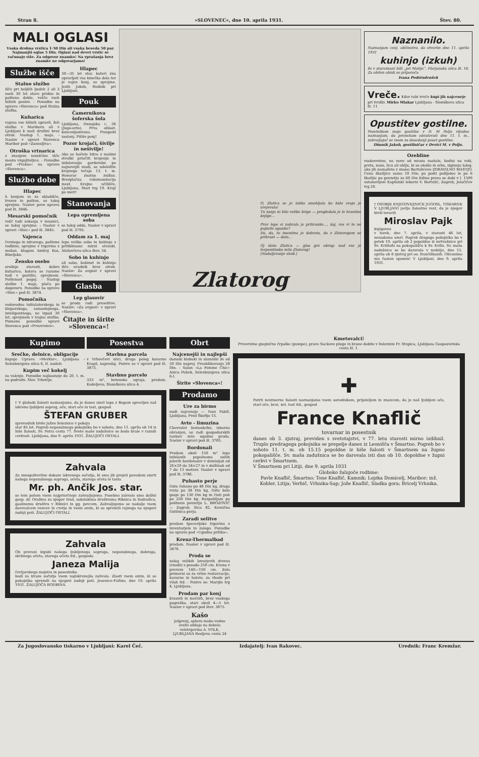Stran 8. »SLOVENEC«, dne 10. aprila 1931. Štev. 80.
MALI OGLASI
Vsaka drobna vrstica 1·50 Din ali vsaka beseda 50 par. Najmanjši oglas 5 Din. Oglasi nad devet vrstic se računajo više. Za odgovor znamko! Na vprašanja brez znamke ne odgovarjamo!
Službe išče
Stalno službo
išče pri boljših ljudeh 2 ali 3 oseb 30 let staro pridno in pošteno dekle, vešče vseh hišnih poslov. - Ponudbe na upravo »Slovenca« pod Stalna služba.
Kuharica
vajena vse hišnih opravil, želi službo v Mariboru ali v Ljubljani k mali družini brez otrok. Nastop 1. maja. - Naslov v upravi Slovenca Maribor pod »Zanesljiva«.
Otroška vrtnarica
z znanjem nemščine išče mesto vzgojiteljice. - Ponudbe pod »Praksa« na upravo »Slovenca«.
Službo dobe
Hlapec
h konjem in za skladišče, trezen in pošten, se takoj sprejme. Naslov pove uprava pod št. 3846.
Mesarski pomočnik
vešč tudi sekanja v mesnici, se takoj sprejme. - Naslov v upravi »Slov.« pod št. 3845.
Vajenca
čvrstega in zdravega, poštene rodbine, sprejme v trgovino z mešan. blagom Andrej Kos, Bizeljsko.
Žensko osebo
srednje starosti, dobro kuharico, katera se razume tudi v gostilni, sprejmem. Poštenost pogoj. - Nastop službe 1. maja, plača po dogovoru. Ponudbe na upravo »Slov.« pod št. 3874.
Pomočnika
vodovodno inštalaterskega in kleparskega, samostojnega, inteligentnega, ne izpod 30 let, sprejmem v trajno službo. Pismene ponudbe upravi Slovenca pod »Prvovrsten«.
Hlapec
30—35 let star, kateri zna opravljati vsa kmečka dela ter je vajen konj, se sprejme. Jesih Jakob, Rudnik pri Ljubljani.
Pouk
Čamernikova šoferska šola
Ljubljana, Dunajska c. 36 (Jugo-avto). Prva oblast. koncesijonirana. Prospekt zastonj. Pišite ponj!
Pozor krojači, šivilje in nešivilje!
Ako se hočete hitro z malimi stroški priučiti krojenju in izdelovanju garderobe po najnovejši modi, se udeležite krojnega tečaja 13. t. m. Honorar znatno znižan. Brezplačna rekomandacija mest. Krojno učilišče, Ljubljana, Stari trg 19. Kroji po meri!
Stanovanja
Lepa opremljena soba
se takoj odda. Naslov v upravi pod št. 3792.
Oddam za 1. maj
lepo veliko sobo in kuhinjo s pritiklinami mirni stranki. Alešovčeva ulica štev. 34.
Sobo in kuhinjo
ali sobo, kabinet in kuhinjo išče uradnik brez otrok. Naslov: Za avgust v upravi »Slovenca«.
Glasba
Lep glasovir
se proda radi preselitve. Naslov: »Za avgust« v upravi »Slovenca«.
Čitajte in širite »Slovenca«!
Zlatorog
O, Zlatica se je lahko smehljala ko bàlo svojo je urejevala!
Tu zanjo ni bilo velike brige — pregledala je le hranilne knjige…
Prav lepe si nabrala je prihranke…, kaj, res vi te ne pojmite uganke?
Da, da, to imenitna je dobrota, da z Zlatorogom se prihrani — dota…
Oj zlata Zlatica — glas gre okrog: nad vse je terpentinsko milo Zlatorog!
(Nadaljevanje sledi.)
Naznanilo.
Naznanjam cenj. občinstvu, da otvorim dne 11. aprila 1931
kuhinjo (izkuh)
že v staroznani hiši „pri Matiju“, Florjanska ulica št. 16. Za obilen obisk se priporoča
Ivana Podstudenšek
Vreče. Kdor rabi vreče kupi jih najceneje pri tvrdki: Mirko Mlakar Ljubljana - Slomškova ulica št. 11
Opustitev gostilne.
Posetnikom moje gostilne v D. M Polju vljudno naznanjam, da preneham obratovati dne 11. t. m., zahvaljujoč se vsem za dosedanji poset gostilne.
Dimnik Jakob, gostilničar v Devici M. v Polju.
Ozebline
vsakovrstne, na novo od mraza nastale, bodisi na roki, prstu, nosu, licu ali uhlju, ki so otekle in srbe, izginejo takoj, ako jih namažete z znano Bartulićevo ZDRAVILNO MASTJO. Cena škatljice samo 10 Din; po pošti pošljemo le po 6 škatljic po povzetju za 60 Din Edino prava se dobi v l. 1599 ustanovljeni Kaptolski lekarni V. Bartulić, Zagreb, Jelačičev trg 20.
† OSOBJE KNJIGOVEZNICE JUGOSL. TISKARNE V LJUBLJANI javlja žalostno vest, da je njegov bivši tovariš
Miroslav Pajk
knjigovez
v torek, dne 7. aprila, v starosti 46 let, nenadoma umrl. Pogreb dragega pokojnika bo v petek 10. aprila ob 2 popoldne iz mrtvašnice pri Sv. Krištofu na pokopališče k Sv. Križu. Sv. maša zadušnica se bo darovala v nedeljo, dne 12. aprila ob 8 zjutraj pri oo. frančiškanih. Ohranimo mu časten spomin! V Ljubljani, dne 9. aprila 1931.
Kupimo
Srečke, delnice, obligacije
kupuje Uprava »Merkur«, Ljubljana - Selenburgova ulica 6, II. nadstr.
Kupim več kokelj
za valenje. Ponudbe najkasneje do 20. t. m. na podružn. Slov. Trbovlje.
Posestva
Stavbna parcela
v Vrhovčevi ulici, druga poleg kavarne Krapš, naprodaj. Poizve se v upravi pod št. 3873.
Stavbno parcelo
333 m², betonska ograja, prodam. Kodeljevo, Slomškova ulica 4.
† V globoki žalosti naznanjamo, da je danes umrl lepo z Bogom spravljen naš iskreno ljubljeni soprog, oče, stari oče in tast, gospod
ŠTEFAN GRUBER
sprevodnik bivše južne železnice v pokoju
star 85 let. Pogreb nepozabnega pokojnika bo v soboto, dne 11. aprila ob 14 iz hiše žalosti, Sv. Petra cesta 77. Svete maše zadušnice se bodo brale v raznih cerkvah. Ljubljana, dne 9. aprila 1931. ŽALUJOČI OSTALI.
Zahvala
Za mnogoštevilne dokaze iskrenega sočutja, ki smo jih prejeli povodom smrti našega nepozabnega soproga, očeta, starega očeta in tasta
Mr. ph. Ančik Jos. star.
se tem potom vsem najprisrčneje zahvaljujemo. Posebno zahvalo smo dolžni gosp. dr. Oražmu za njegov trud, sokolskima društvoma Ribnica in Sodražica, gasilnemu društvu v Ribnici in gg. pevcem. Zahvaljujemo se nadalje vsem darovalcem vencev in cvetja in vsem onim, ki so spremili rajnega na njegovi zadnji poti. ŽALUJOČI OSTALI.
Zahvala
Ob prerani izgubi našega ljubljenega soproga, nepozabnega, dobrega, skrbnega očeta, starega očeta itd., gospoda
Janeza Malija
čevljarskega mojstra in posestnika
bodi za izraze sočutja vsem najiskrenejša zahvala. Zlasti vsem onim, ki so pokojnika spremili na njegovi zadnji poti. Jesenice-Fužine, dne 10. aprila 1931. ŽALUJOČA RODBINA.
Obrt
Najcenejši in najlepši
damski klobuki in slamniki že od 50 Din naprej. Preoblikovanje 28 Din. - Salon »La Femme Chic« Anica Puhek, Selenburgova ulica 6-I.
Širite »Slovenca«!
Prodamo
Ure za birmo
nudi najceneje — Ivan Pakiž, Ljubljana, Pred Škofijo 15.
Avto - limuzina
Chevrolet šestsedežni, izborno ohranjen, se radi gospodarskih razmer zelo ugodno proda. Naslov v upravi pod št. 3785.
Bordonali
Prodam okoli 150 m³ lepo izdelanih popolnoma suhih jelovih bordonalov v demisijah od 26×29 do 34×27 in v dolžinah od 7 do 13 metrov. Naslov v upravi pod št. 3786.
Puhasto perje
čisto čohano po 48 Din kg, druga vrsta po 38 Din kg, čisto belo gosje po 130 Din kg in čisti puh po 250 Din kg. Razpošiljam po poštnem povzetju L. BROZOVIĆ — Zagreb, Ilica 82. Kemična čistilnica perja.
Zaradi selitve
prodam špecerijsko trgovino z inventarjem in zalogo. Ponudbe na upravo pod »Ugodna prilika«.
Kreuz-Thermalbad
prodam. Naslov v upravi pod št. 3870.
Proda se
nekaj velikih lovorjevih dreves (visoki) s posodo 250 cm. Krona v prerezu 140—150 cm. Zelo primerni so za vrtne restavracije, kavarne in hotele, za vhode pri vilah itd. - Poizve se: Marijin trg 4, Ljubljana.
Prodam par konj
krasnih in močnih, brez vsakega pogreška, stari okoli 4—5 let. Naslov v upravi pod štev. 3875.
Kašo
ješprenj, ajdovo moko vedno sveže oddaja na debelo veletrgovina A. VOLK, LJUBLJANA Resljeva cesta 24
Kmetovalci!
Prvovrstne gnojnične črpalke (pumpe), prave Sackove pluge in brane dobite v železnini Fr. Stupica, Ljubljana Gosposvetska cesta št. 1.
✚
Potrti neizmerne žalosti naznanjamo vsem sorodnikom, prijateljem in znancem, da je naš ljubljeni oče, stari oče, brat, zet, tast itd., gospod
France Knaflič
tovarnar in posestnik
danes ob 3. zjutraj, previden s svetotajstvi, v 77. letu starosti mirno izdihnil. Truplo predragega pokojnika se prepelje danes iz Leonišča v Šmartno. Pogreb bo v soboto 11. t. m. ob 15.15 popoldne iz hiše žalosti v Šmartnem na župno pokopališče. Sv. maša zadušnica se bo darovala isti dan ob 10. dopoldne v župni cerkvi v Šmartnem.
V Šmartnem pri Litiji, dne 9. aprila 1031
Globoko žalujoče rodbine:
Pavle Knaflič, Šmartno; Tone Knaflič, Kamnik; Lojzka Domicelj, Maribor; inž. Kobler, Litija; Verbič, Vrhnika-Sap; Jože Knaflič, Sladka gora; Bricelj Vrhnika.
Za Jugoslovansko tiskarno v Ljubljani: Karel Čeč. Izdajatelj: Ivan Rakovec. Urednik: Franc Kremžar.